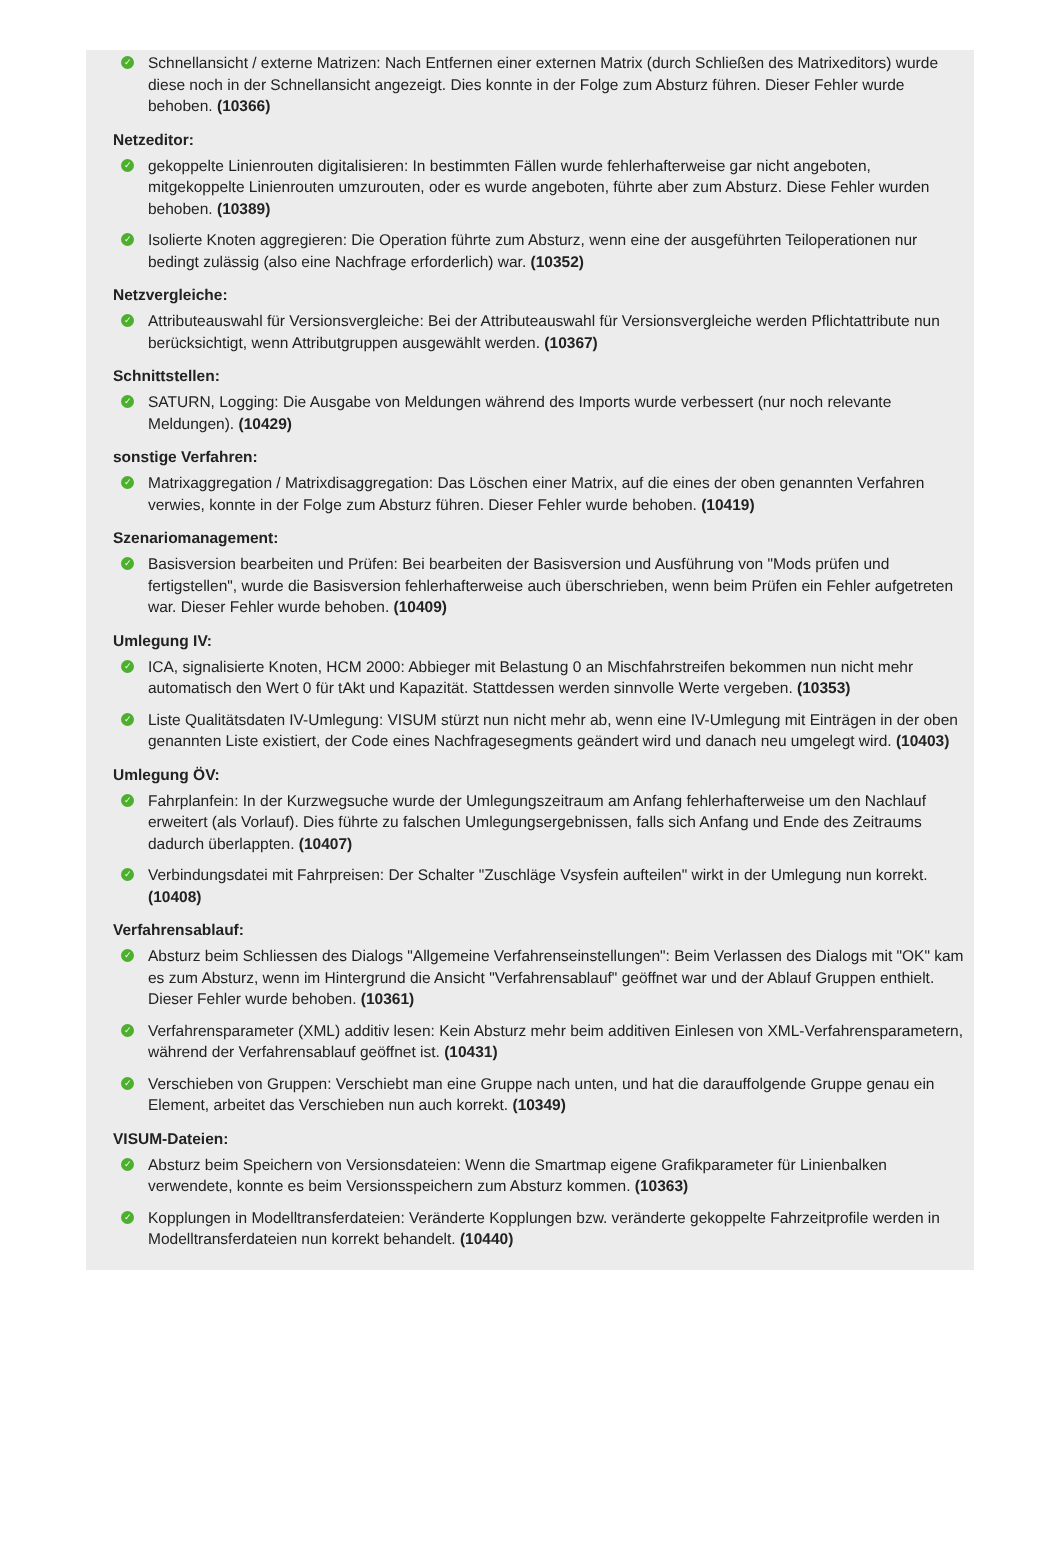✓
Schnellansicht / externe Matrizen: Nach Entfernen einer externen Matrix (durch Schließen des Matrixeditors) wurde diese noch in der Schnellansicht angezeigt. Dies konnte in der Folge zum Absturz führen. Dieser Fehler wurde behoben. (10366)
Netzeditor:
✓
gekoppelte Linienrouten digitalisieren: In bestimmten Fällen wurde fehlerhafterweise gar nicht angeboten, mitgekoppelte Linienrouten umzurouten, oder es wurde angeboten, führte aber zum Absturz. Diese Fehler wurden behoben. (10389)
✓
Isolierte Knoten aggregieren: Die Operation führte zum Absturz, wenn eine der ausgeführten Teiloperationen nur bedingt zulässig (also eine Nachfrage erforderlich) war. (10352)
Netzvergleiche:
✓
Attributeauswahl für Versionsvergleiche: Bei der Attributeauswahl für Versionsvergleiche werden Pflichtattribute nun berücksichtigt, wenn Attributgruppen ausgewählt werden. (10367)
Schnittstellen:
✓
SATURN, Logging: Die Ausgabe von Meldungen während des Imports wurde verbessert (nur noch relevante Meldungen). (10429)
sonstige Verfahren:
✓
Matrixaggregation / Matrixdisaggregation: Das Löschen einer Matrix, auf die eines der oben genannten Verfahren verwies, konnte in der Folge zum Absturz führen. Dieser Fehler wurde behoben. (10419)
Szenariomanagement:
✓
Basisversion bearbeiten und Prüfen: Bei bearbeiten der Basisversion und Ausführung von "Mods prüfen und fertigstellen", wurde die Basisversion fehlerhafterweise auch überschrieben, wenn beim Prüfen ein Fehler aufgetreten war. Dieser Fehler wurde behoben. (10409)
Umlegung IV:
✓
ICA, signalisierte Knoten, HCM 2000: Abbieger mit Belastung 0 an Mischfahrstreifen bekommen nun nicht mehr automatisch den Wert 0 für tAkt und Kapazität. Stattdessen werden sinnvolle Werte vergeben. (10353)
✓
Liste Qualitätsdaten IV-Umlegung: VISUM stürzt nun nicht mehr ab, wenn eine IV-Umlegung mit Einträgen in der oben genannten Liste existiert, der Code eines Nachfragesegments geändert wird und danach neu umgelegt wird. (10403)
Umlegung ÖV:
✓
Fahrplanfein: In der Kurzwegsuche wurde der Umlegungszeitraum am Anfang fehlerhafterweise um den Nachlauf erweitert (als Vorlauf). Dies führte zu falschen Umlegungsergebnissen, falls sich Anfang und Ende des Zeitraums dadurch überlappten. (10407)
✓
Verbindungsdatei mit Fahrpreisen: Der Schalter "Zuschläge Vsysfein aufteilen" wirkt in der Umlegung nun korrekt. (10408)
Verfahrensablauf:
✓
Absturz beim Schliessen des Dialogs "Allgemeine Verfahrenseinstellungen": Beim Verlassen des Dialogs mit "OK" kam es zum Absturz, wenn im Hintergrund die Ansicht "Verfahrensablauf" geöffnet war und der Ablauf Gruppen enthielt. Dieser Fehler wurde behoben. (10361)
✓
Verfahrensparameter (XML) additiv lesen: Kein Absturz mehr beim additiven Einlesen von XML-Verfahrensparametern, während der Verfahrensablauf geöffnet ist. (10431)
✓
Verschieben von Gruppen: Verschiebt man eine Gruppe nach unten, und hat die darauffolgende Gruppe genau ein Element, arbeitet das Verschieben nun auch korrekt. (10349)
VISUM-Dateien:
✓
Absturz beim Speichern von Versionsdateien: Wenn die Smartmap eigene Grafikparameter für Linienbalken verwendete, konnte es beim Versionsspeichern zum Absturz kommen. (10363)
✓
Kopplungen in Modelltransferdateien: Veränderte Kopplungen bzw. veränderte gekoppelte Fahrzeitprofile werden in Modelltransferdateien nun korrekt behandelt. (10440)